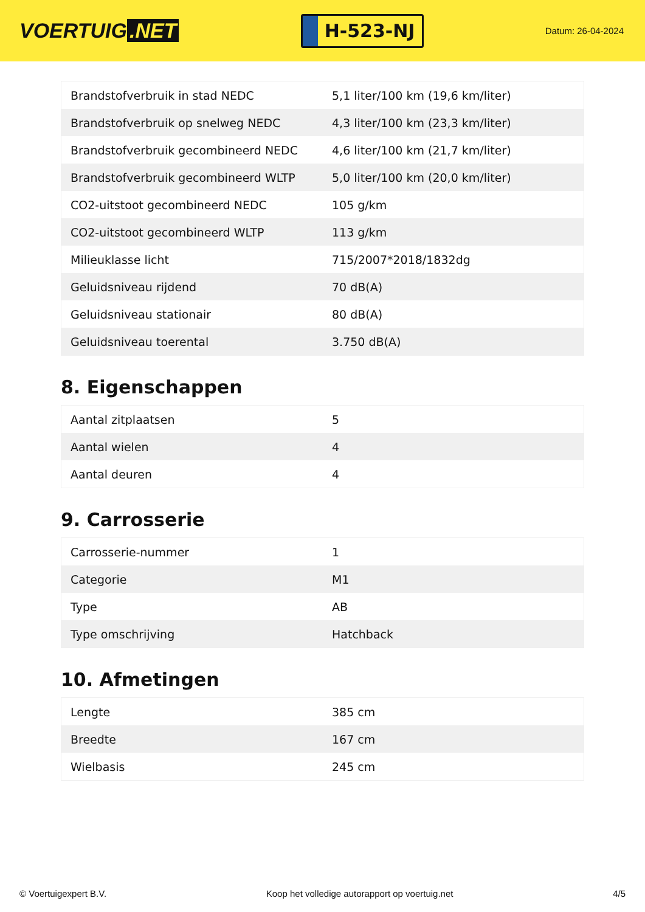VOERTUIG.NET
H-523-NJ
Datum: 26-04-2024
| Brandstofverbruik in stad NEDC | 5,1 liter/100 km (19,6 km/liter) |
| Brandstofverbruik op snelweg NEDC | 4,3 liter/100 km (23,3 km/liter) |
| Brandstofverbruik gecombineerd NEDC | 4,6 liter/100 km (21,7 km/liter) |
| Brandstofverbruik gecombineerd WLTP | 5,0 liter/100 km (20,0 km/liter) |
| CO2-uitstoot gecombineerd NEDC | 105 g/km |
| CO2-uitstoot gecombineerd WLTP | 113 g/km |
| Milieuklasse licht | 715/2007*2018/1832dg |
| Geluidsniveau rijdend | 70 dB(A) |
| Geluidsniveau stationair | 80 dB(A) |
| Geluidsniveau toerental | 3.750 dB(A) |
8. Eigenschappen
| Aantal zitplaatsen | 5 |
| Aantal wielen | 4 |
| Aantal deuren | 4 |
9. Carrosserie
| Carrosserie-nummer | 1 |
| Categorie | M1 |
| Type | AB |
| Type omschrijving | Hatchback |
10. Afmetingen
| Lengte | 385 cm |
| Breedte | 167 cm |
| Wielbasis | 245 cm |
© Voertuigexpert B.V. Koop het volledige autorapport op voertuig.net 4/5